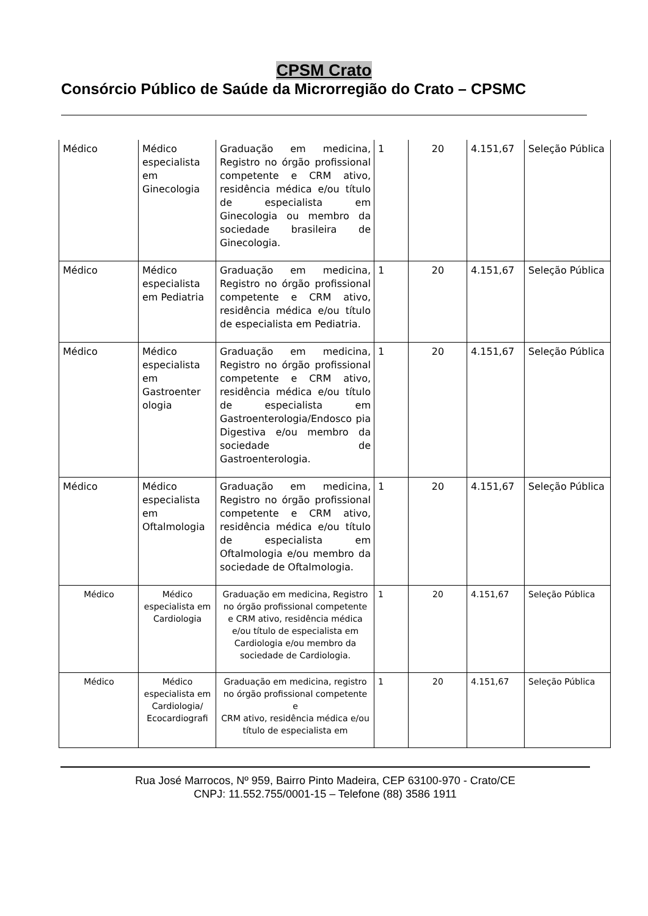CPSM Crato
Consórcio Público de Saúde da Microrregião do Crato – CPSMC
| Médico | Médico especialista em Ginecologia | Graduação em medicina, Registro no órgão profissional competente e CRM ativo, residência médica e/ou título de especialista em Ginecologia ou membro da sociedade brasileira de Ginecologia. | 1 | 20 | 4.151,67 | Seleção Pública |
| Médico | Médico especialista em Pediatria | Graduação em medicina, Registro no órgão profissional competente e CRM ativo, residência médica e/ou título de especialista em Pediatria. | 1 | 20 | 4.151,67 | Seleção Pública |
| Médico | Médico especialista em Gastroenter ologia | Graduação em medicina, Registro no órgão profissional competente e CRM ativo, residência médica e/ou título de especialista em Gastroenterologia/Endosco pia Digestiva e/ou membro da sociedade de Gastroenterologia. | 1 | 20 | 4.151,67 | Seleção Pública |
| Médico | Médico especialista em Oftalmologia | Graduação em medicina, Registro no órgão profissional competente e CRM ativo, residência médica e/ou título de especialista em Oftalmologia e/ou membro da sociedade de Oftalmologia. | 1 | 20 | 4.151,67 | Seleção Pública |
| Médico | Médico especialista em Cardiologia | Graduação em medicina, Registro no órgão profissional competente e CRM ativo, residência médica e/ou título de especialista em Cardiologia e/ou membro da sociedade de Cardiologia. | 1 | 20 | 4.151,67 | Seleção Pública |
| Médico | Médico especialista em Cardiologia/ Ecocardiografi | Graduação em medicina, registro no órgão profissional competente e CRM ativo, residência médica e/ou título de especialista em | 1 | 20 | 4.151,67 | Seleção Pública |
Rua José Marrocos, Nº 959, Bairro Pinto Madeira, CEP 63100-970 - Crato/CE
CNPJ: 11.552.755/0001-15 – Telefone (88) 3586 1911